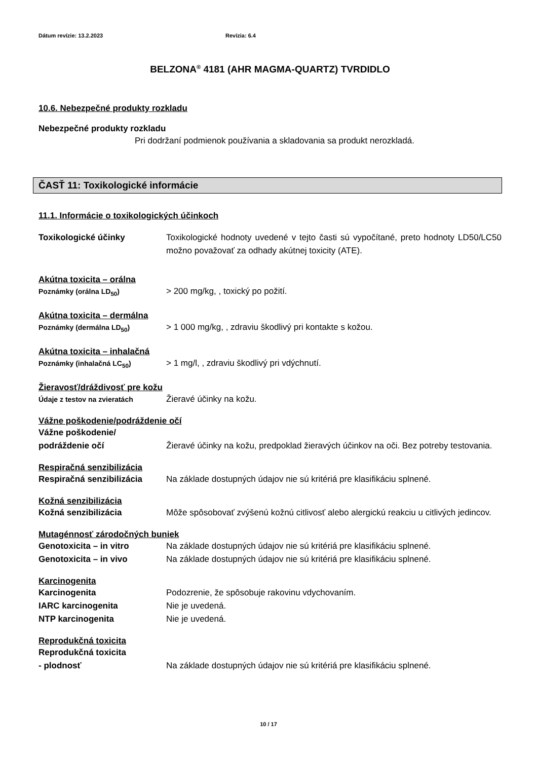Dátum revízie: 13.2.2023 Revízia: 6.4
BELZONA<sup>®</sup> 4181 (AHR MAGMA-QUARTZ) TVRDIDLO
10.6. Nebezpečné produkty rozkladu
Nebezpečné produkty rozkladu
Pri dodržaní podmienok používania a skladovania sa produkt nerozkladá.
ČASŤ 11: Toxikologické informácie
11.1. Informácie o toxikologických účinkoch
Toxikologické účinky Toxikologické hodnoty uvedené v tejto časti sú vypočítané, preto hodnoty LD50/LC50 možno považovať za odhady akútnej toxicity (ATE).
Akútna toxicita – orálna
Poznámky (orálna LD<sub>50</sub>)
> 200 mg/kg, , toxický po požití.
Akútna toxicita – dermálna
Poznámky (dermálna LD<sub>50</sub>)
> 1 000 mg/kg, , zdraviu škodlivý pri kontakte s kožou.
Akútna toxicita – inhalačná
Poznámky (inhalačná LC<sub>50</sub>)
> 1 mg/l, , zdraviu škodlivý pri vdýchnutí.
Žieravosť/dráždivosť pre kožu
Údaje z testov na zvieratách
Žieravé účinky na kožu.
Vážne poškodenie/podráždenie očí
Vážne poškodenie/
podráždenie očí
Žieravé účinky na kožu, predpoklad žieravých účinkov na oči. Bez potreby testovania.
Respiračná senzibilizácia
Respiračná senzibilizácia
Na základe dostupných údajov nie sú kritériá pre klasifikáciu splnené.
Kožná senzibilizácia
Kožná senzibilizácia Môže spôsobovať zvýšenú kožnú citlivosť alebo alergickú reakciu u citlivých jedincov.
Mutagénnosť zárodočných buniek
Genotoxicita – in vitro Na základe dostupných údajov nie sú kritériá pre klasifikáciu splnené.
Genotoxicita – in vivo Na základe dostupných údajov nie sú kritériá pre klasifikáciu splnené.
Karcinogenita
Karcinogenita Podozrenie, že spôsobuje rakovinu vdychovaním.
IARC karcinogenita Nie je uvedená.
NTP karcinogenita Nie je uvedená.
Reprodukčná toxicita
Reprodukčná toxicita
- plodnosť
Na základe dostupných údajov nie sú kritériá pre klasifikáciu splnené.
10 / 17